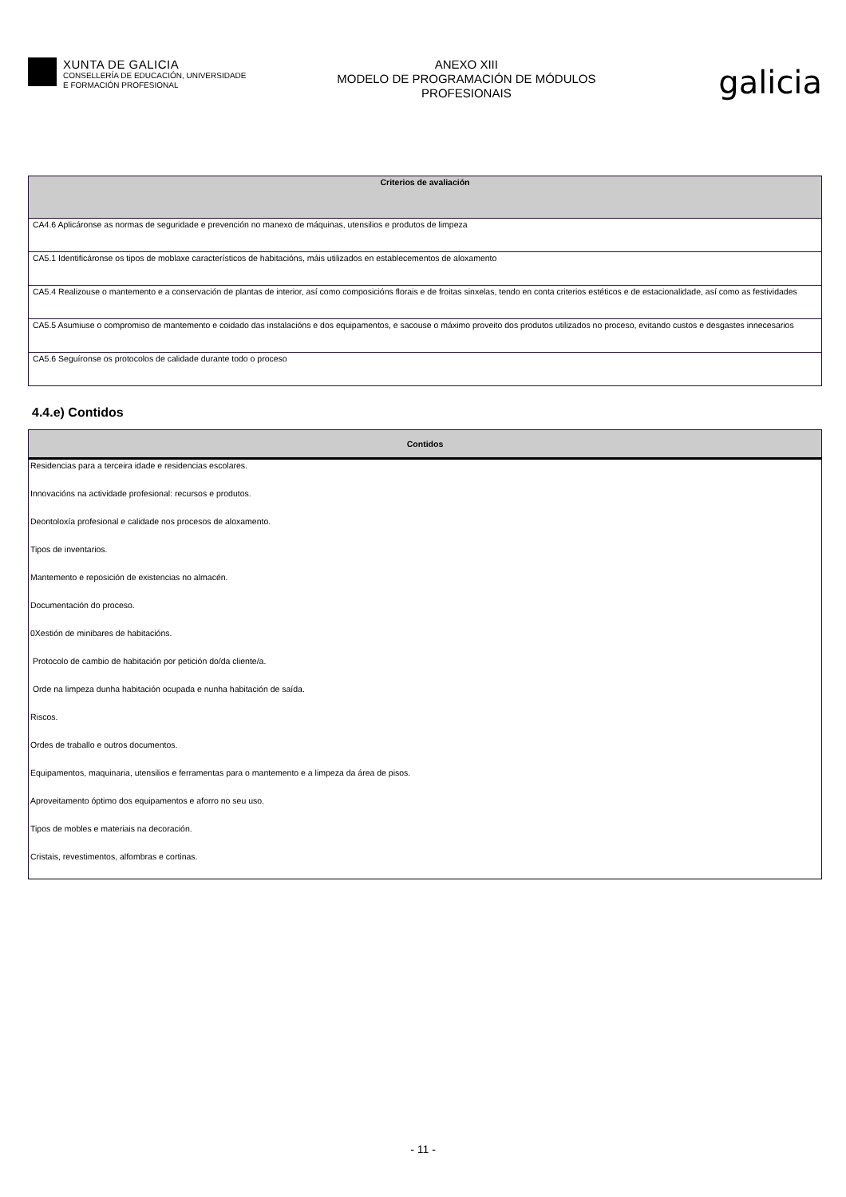XUNTA DE GALICIA
CONSELLERÍA DE EDUCACIÓN, UNIVERSIDADE
E FORMACIÓN PROFESIONAL
ANEXO XIII
MODELO DE PROGRAMACIÓN DE MÓDULOS
PROFESIONAIS
galicia
| Criterios de avaliación |
| --- |
| CA4.6 Aplicáronse as normas de seguridade e prevención no manexo de máquinas, utensilios e produtos de limpeza |
| CA5.1 Identificáronse os tipos de moblaxe característicos de habitacións, máis utilizados en establecementos de aloxamento |
| CA5.4 Realizouse o mantemento e a conservación de plantas de interior, así como composicións florais e de froitas sinxelas, tendo en conta criterios estéticos e de estacionalidade, así como as festividades |
| CA5.5 Asumiuse o compromiso de mantemento e coidado das instalacións e dos equipamentos, e sacouse o máximo proveito dos produtos utilizados no proceso, evitando custos e desgastes innecesarios |
| CA5.6 Seguíronse os protocolos de calidade durante todo o proceso |
4.4.e) Contidos
| Contidos |
| --- |
| Residencias para a terceira idade e residencias escolares. |
| Innovacións na actividade profesional: recursos e produtos. |
| Deontoloxía profesional e calidade nos procesos de aloxamento. |
| Tipos de inventarios. |
| Mantemento e reposición de existencias no almacén. |
| Documentación do proceso. |
| 0Xestión de minibares de habitacións. |
| Protocolo de cambio de habitación por petición do/da cliente/a. |
| Orde na limpeza dunha habitación ocupada e nunha habitación de saída. |
| Riscos. |
| Ordes de traballo e outros documentos. |
| Equipamentos, maquinaria, utensilios e ferramentas para o mantemento e a limpeza da área de pisos. |
| Aproveitamento óptimo dos equipamentos e aforro no seu uso. |
| Tipos de mobles e materiais na decoración. |
| Cristais, revestimentos, alfombras e cortinas. |
- 11 -